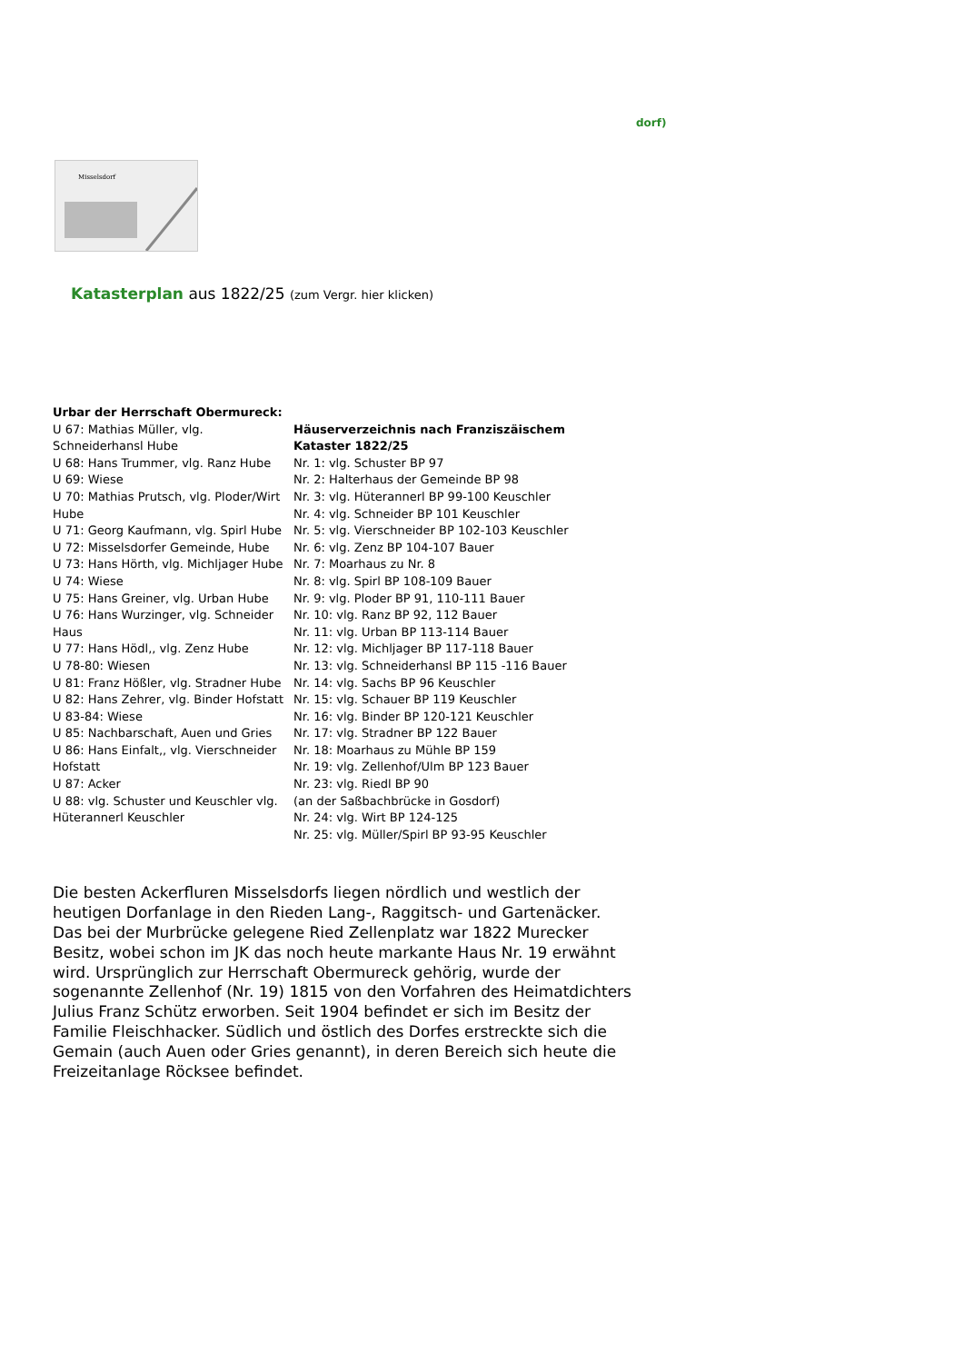dorf)
Misselsdorf
Katasterplan aus 1822/25 (zum Vergr. hier klicken)
| Urbar der Herrschaft Obermureck: U 67: Mathias Müller, vlg. Schneiderhansl Hube U 68: Hans Trummer, vlg. Ranz Hube U 69: Wiese U 70: Mathias Prutsch, vlg. Ploder/Wirt Hube U 71: Georg Kaufmann, vlg. Spirl Hube U 72: Misselsdorfer Gemeinde, Hube U 73: Hans Hörth, vlg. Michljager Hube U 74: Wiese U 75: Hans Greiner, vlg. Urban Hube U 76: Hans Wurzinger, vlg. Schneider Haus U 77: Hans Hödl,, vlg. Zenz Hube U 78-80: Wiesen U 81: Franz Hößler, vlg. Stradner Hube U 82: Hans Zehrer, vlg. Binder Hofstatt U 83-84: Wiese U 85: Nachbarschaft, Auen und Gries U 86: Hans Einfalt,, vlg. Vierschneider Hofstatt U 87: Acker U 88: vlg. Schuster und Keuschler vlg. Hüterannerl Keuschler | Häuserverzeichnis nach Franziszäischem Kataster 1822/25 Nr. 1: vlg. Schuster BP 97 Nr. 2: Halterhaus der Gemeinde BP 98 Nr. 3: vlg. Hüterannerl BP 99-100 Keuschler Nr. 4: vlg. Schneider BP 101 Keuschler Nr. 5: vlg. Vierschneider BP 102-103 Keuschler Nr. 6: vlg. Zenz BP 104-107 Bauer Nr. 7: Moarhaus zu Nr. 8 Nr. 8: vlg. Spirl BP 108-109 Bauer Nr. 9: vlg. Ploder BP 91, 110-111 Bauer Nr. 10: vlg. Ranz BP 92, 112 Bauer Nr. 11: vlg. Urban BP 113-114 Bauer Nr. 12: vlg. Michljager BP 117-118 Bauer Nr. 13: vlg. Schneiderhansl BP 115 -116 Bauer Nr. 14: vlg. Sachs BP 96 Keuschler Nr. 15: vlg. Schauer BP 119 Keuschler Nr. 16: vlg. Binder BP 120-121 Keuschler Nr. 17: vlg. Stradner BP 122 Bauer Nr. 18: Moarhaus zu Mühle BP 159 Nr. 19: vlg. Zellenhof/Ulm BP 123 Bauer Nr. 23: vlg. Riedl BP 90 (an der Saßbachbrücke in Gosdorf) Nr. 24: vlg. Wirt BP 124-125 Nr. 25: vlg. Müller/Spirl BP 93-95 Keuschler |
Die besten Ackerfluren Misselsdorfs liegen nördlich und westlich der heutigen Dorfanlage in den Rieden Lang-, Raggitsch- und Gartenäcker. Das bei der Murbrücke gelegene Ried Zellenplatz war 1822 Murecker Besitz, wobei schon im JK das noch heute markante Haus Nr. 19 erwähnt wird. Ursprünglich zur Herrschaft Obermureck gehörig, wurde der sogenannte Zellenhof (Nr. 19) 1815 von den Vorfahren des Heimatdichters Julius Franz Schütz erworben. Seit 1904 befindet er sich im Besitz der Familie Fleischhacker. Südlich und östlich des Dorfes erstreckte sich die Gemain (auch Auen oder Gries genannt), in deren Bereich sich heute die Freizeitanlage Röcksee befindet.